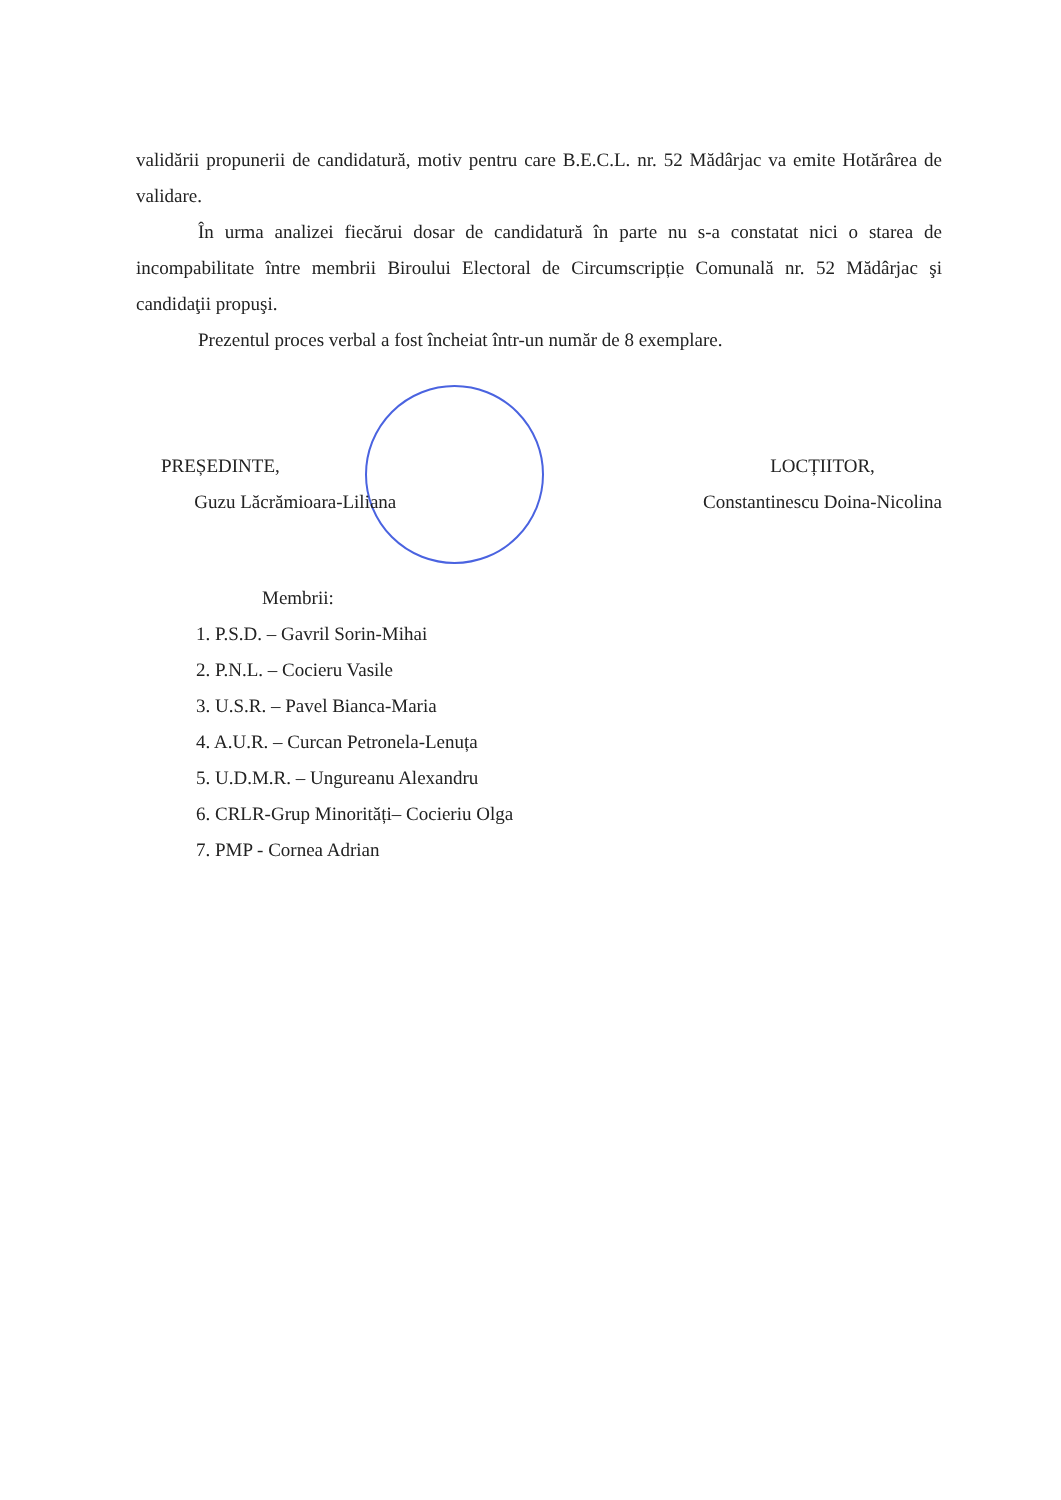validării propunerii de candidatură, motiv pentru care B.E.C.L. nr. 52 Mădârjac va emite Hotărârea de validare.
În urma analizei fiecărui dosar de candidatură în parte nu s-a constatat nici o starea de incompabilitate între membrii Biroului Electoral de Circumscripție Comunală nr. 52 Mădârjac şi candidaţii propuşi.
Prezentul proces verbal a fost încheiat într-un număr de 8 exemplare.
PREȘEDINTE,
Guzu Lăcrămioara-Liliana
LOCȚIITOR,
Constantinescu Doina-Nicolina
Membrii:
1. P.S.D. – Gavril Sorin-Mihai
2. P.N.L. – Cocieru Vasile
3. U.S.R. – Pavel Bianca-Maria
4. A.U.R. – Curcan Petronela-Lenuța
5. U.D.M.R. – Ungureanu Alexandru
6. CRLR-Grup Minorități– Cocieriu Olga
7. PMP - Cornea Adrian